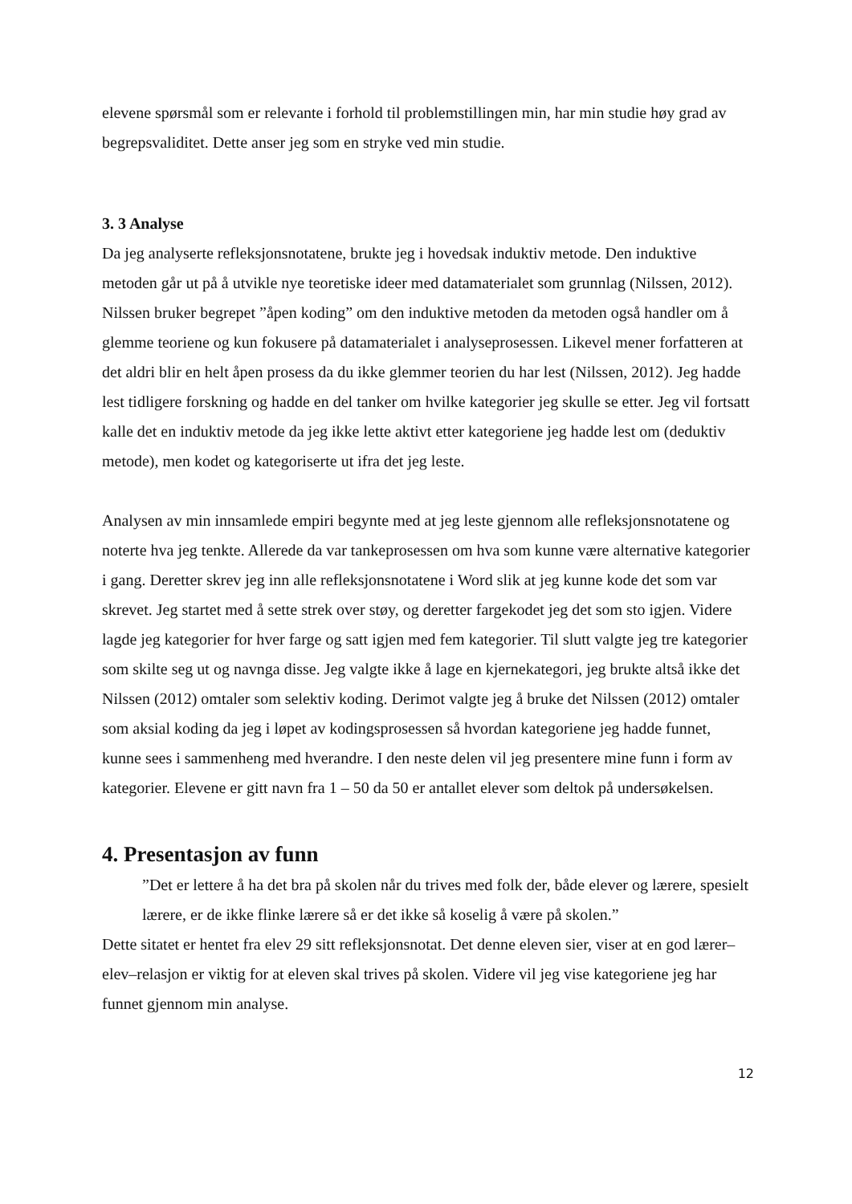elevene spørsmål som er relevante i forhold til problemstillingen min, har min studie høy grad av begrepsvaliditet. Dette anser jeg som en stryke ved min studie.
3. 3 Analyse
Da jeg analyserte refleksjonsnotatene, brukte jeg i hovedsak induktiv metode. Den induktive metoden går ut på å utvikle nye teoretiske ideer med datamaterialet som grunnlag (Nilssen, 2012). Nilssen bruker begrepet ”åpen koding” om den induktive metoden da metoden også handler om å glemme teoriene og kun fokusere på datamaterialet i analyseprosessen. Likevel mener forfatteren at det aldri blir en helt åpen prosess da du ikke glemmer teorien du har lest (Nilssen, 2012). Jeg hadde lest tidligere forskning og hadde en del tanker om hvilke kategorier jeg skulle se etter. Jeg vil fortsatt kalle det en induktiv metode da jeg ikke lette aktivt etter kategoriene jeg hadde lest om (deduktiv metode), men kodet og kategoriserte ut ifra det jeg leste.
Analysen av min innsamlede empiri begynte med at jeg leste gjennom alle refleksjonsnotatene og noterte hva jeg tenkte. Allerede da var tankeprosessen om hva som kunne være alternative kategorier i gang. Deretter skrev jeg inn alle refleksjonsnotatene i Word slik at jeg kunne kode det som var skrevet. Jeg startet med å sette strek over støy, og deretter fargekodet jeg det som sto igjen. Videre lagde jeg kategorier for hver farge og satt igjen med fem kategorier. Til slutt valgte jeg tre kategorier som skilte seg ut og navnga disse. Jeg valgte ikke å lage en kjernekategori, jeg brukte altså ikke det Nilssen (2012) omtaler som selektiv koding. Derimot valgte jeg å bruke det Nilssen (2012) omtaler som aksial koding da jeg i løpet av kodingsprosessen så hvordan kategoriene jeg hadde funnet, kunne sees i sammenheng med hverandre. I den neste delen vil jeg presentere mine funn i form av kategorier. Elevene er gitt navn fra 1 – 50 da 50 er antallet elever som deltok på undersøkelsen.
4. Presentasjon av funn
”Det er lettere å ha det bra på skolen når du trives med folk der, både elever og lærere, spesielt lærere, er de ikke flinke lærere så er det ikke så koselig å være på skolen.”
Dette sitatet er hentet fra elev 29 sitt refleksjonsnotat. Det denne eleven sier, viser at en god lærer–elev–relasjon er viktig for at eleven skal trives på skolen. Videre vil jeg vise kategoriene jeg har funnet gjennom min analyse.
12